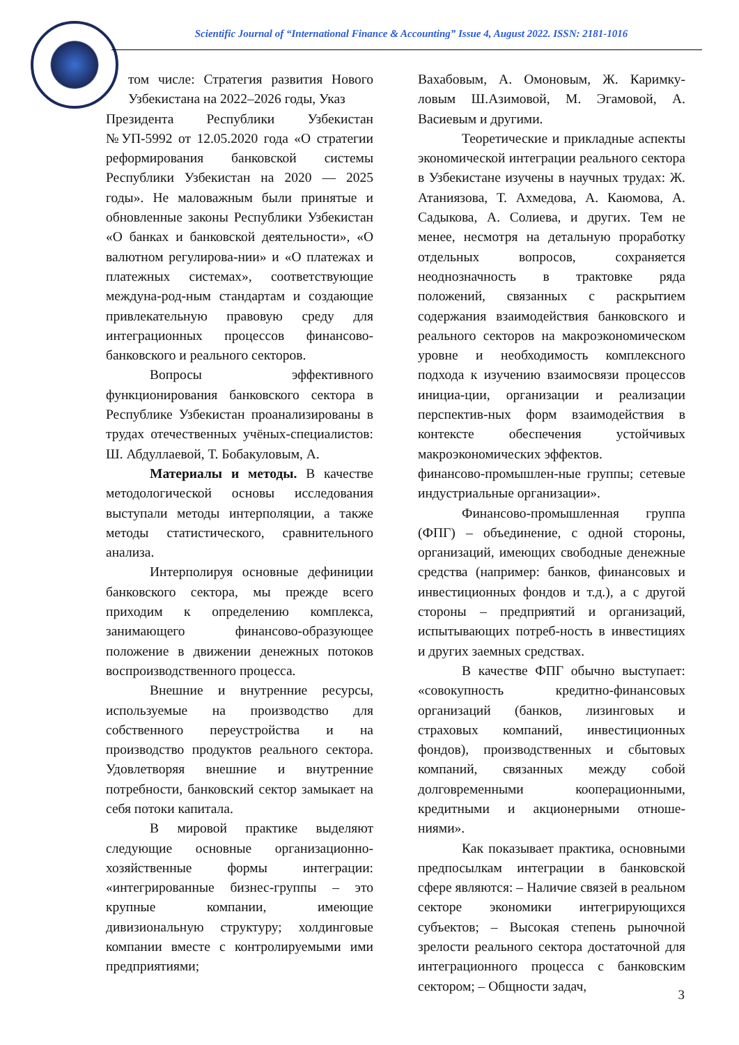Scientific Journal of “International Finance & Accounting” Issue 4, August 2022. ISSN: 2181-1016
том числе: Стратегия развития Нового Узбекистана на 2022–2026 годы, Указ
Президента Республики Узбекистан №УП-5992 от 12.05.2020 года «О стратегии реформирования банковской системы Республики Узбекистан на 2020 — 2025 годы». Не маловажным были принятые и обновленные законы Республики Узбекистан «О банках и банковской деятельности», «О валютном регулирова-нии» и «О платежах и платежных системах», соответствующие междуна-род-ным стандартам и создающие привлекательную правовую среду для интеграционных процессов финансово-банковского и реального секторов.
Вопросы эффективного функционирования банковского сектора в Республике Узбекистан проанализированы в трудах отечественных учёных-специалистов: Ш. Абдуллаевой, Т. Бобакуловым, А.
Материалы и методы. В качестве методологической основы исследования выступали методы интерполяции, а также методы статистического, сравнительного анализа.
Интерполируя основные дефиниции банковского сектора, мы прежде всего приходим к определению комплекса, занимающего финансово-образующее положение в движении денежных потоков воспроизводственного процесса.
Внешние и внутренние ресурсы, используемые на производство для собственного переустройства и на производство продуктов реального сектора. Удовлетворяя внешние и внутренние потребности, банковский сектор замыкает на себя потоки капитала.
В мировой практике выделяют следующие основные организационно-хозяйственные формы интеграции: «интегрированные бизнес-группы – это крупные компании, имеющие дивизиональную структуру; холдинговые компании вместе с контролируемыми ими предприятиями;
Вахабовым, А. Омоновым, Ж. Каримку-ловым Ш.Азимовой, М. Эгамовой, А. Васиевым и другими.
Теоретические и прикладные аспекты экономической интеграции реального сектора в Узбекистане изучены в научных трудах: Ж. Атаниязова, Т. Ахмедова, А. Каюмова, А. Садыкова, А. Солиева, и других. Тем не менее, несмотря на детальную проработку отдельных вопросов, сохраняется неоднозначность в трактовке ряда положений, связанных с раскрытием содержания взаимодействия банковского и реального секторов на макроэкономическом уровне и необходимость комплексного подхода к изучению взаимосвязи процессов инициа-ции, организации и реализации перспектив-ных форм взаимодействия в контексте обеспечения устойчивых макроэкономических эффектов.
финансово-промышлен-ные группы; сетевые индустриальные организации».
Финансово-промышленная группа (ФПГ) – объединение, с одной стороны, организаций, имеющих свободные денежные средства (например: банков, финансовых и инвестиционных фондов и т.д.), а с другой стороны – предприятий и организаций, испытывающих потреб-ность в инвестициях и других заемных средствах.
В качестве ФПГ обычно выступает: «совокупность кредитно-финансовых организаций (банков, лизинговых и страховых компаний, инвестиционных фондов), производственных и сбытовых компаний, связанных между собой долговременными кооперационными, кредитными и акционерными отноше-ниями».
Как показывает практика, основными предпосылкам интеграции в банковской сфере являются: – Наличие связей в реальном секторе экономики интегрирующихся субъектов; – Высокая степень рыночной зрелости реального сектора достаточной для интеграционного процесса с банковским сектором; – Общности задач,
3